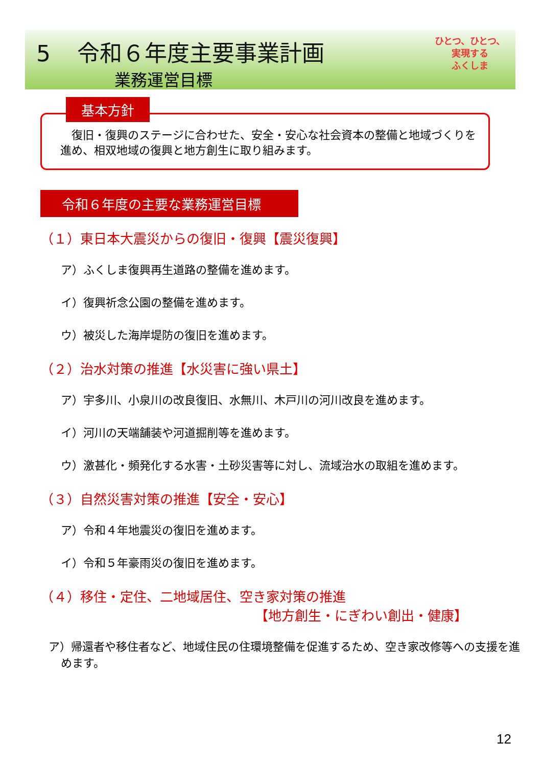5 令和６年度主要事業計画
業務運営目標
ひとつ、ひとつ、
実現する
ふくしま
　復旧・復興のステージに合わせた、安全・安心な社会資本の整備と地域づくりを進め、相双地域の復興と地方創生に取り組みます。
基本方針
令和６年度の主要な業務運営目標
（１）東日本大震災からの復旧・復興【震災復興】
ア）ふくしま復興再生道路の整備を進めます。
イ）復興祈念公園の整備を進めます。
ウ）被災した海岸堤防の復旧を進めます。
（２）治水対策の推進【水災害に強い県土】
ア）宇多川、小泉川の改良復旧、水無川、木戸川の河川改良を進めます。
イ）河川の天端舗装や河道掘削等を進めます。
ウ）激甚化・頻発化する水害・土砂災害等に対し、流域治水の取組を進めます。
（３）自然災害対策の推進【安全・安心】
ア）令和４年地震災の復旧を進めます。
イ）令和５年豪雨災の復旧を進めます。
（４）移住・定住、二地域居住、空き家対策の推進
【地方創生・にぎわい創出・健康】
ア）帰還者や移住者など、地域住民の住環境整備を促進するため、空き家改修等への支援を進めます。
12